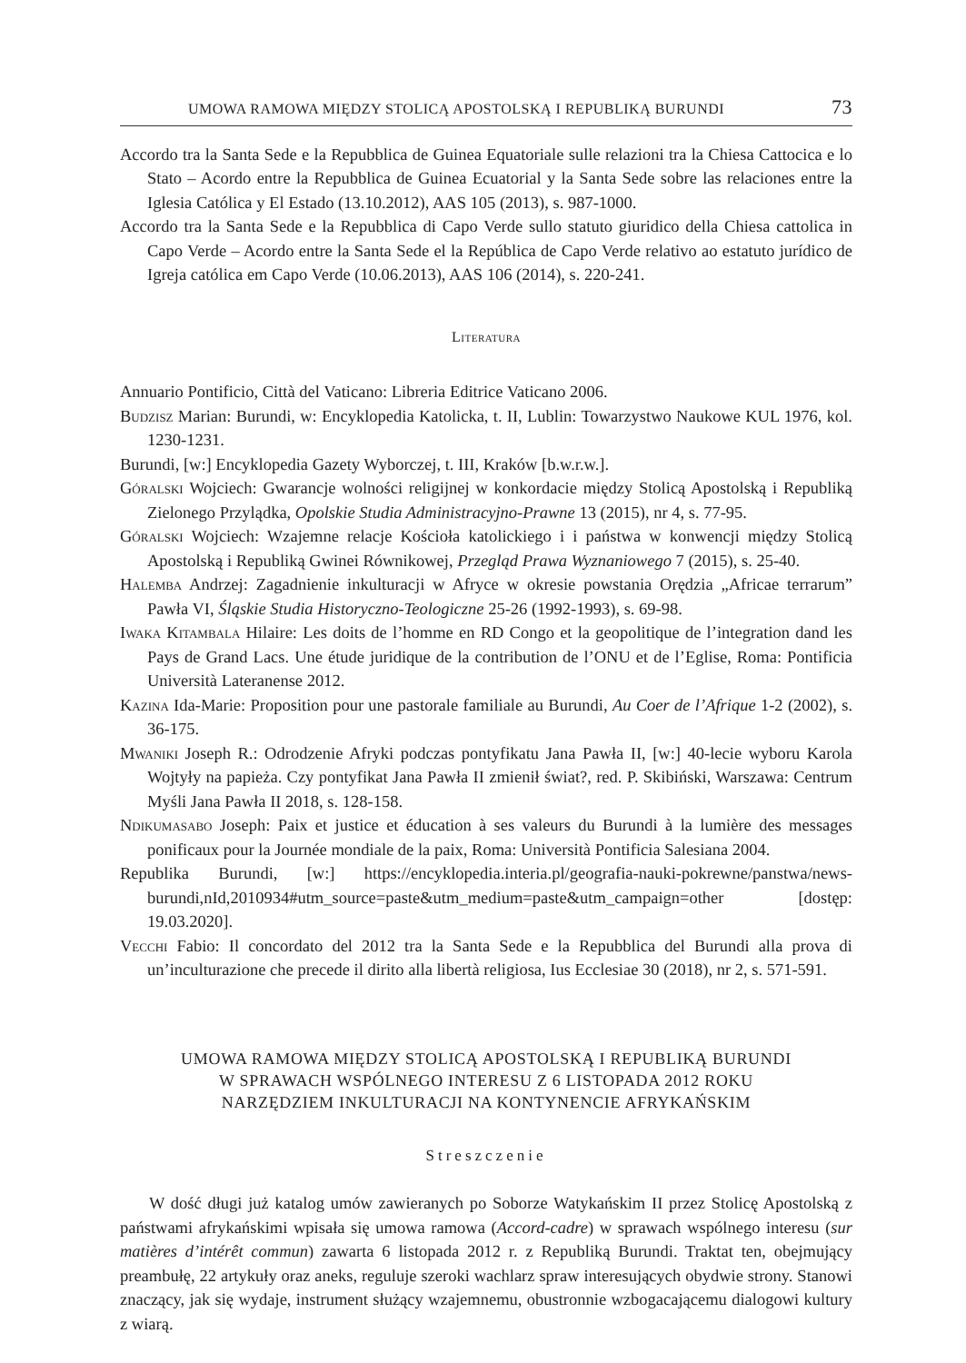UMOWA RAMOWA MIĘDZY STOLICĄ APOSTOLSKĄ I REPUBLIKĄ BURUNDI 73
Accordo tra la Santa Sede e la Repubblica de Guinea Equatoriale sulle relazioni tra la Chiesa Cattocica e lo Stato – Acordo entre la Repubblica de Guinea Ecuatorial y la Santa Sede sobre las relaciones entre la Iglesia Católica y El Estado (13.10.2012), AAS 105 (2013), s. 987-1000.
Accordo tra la Santa Sede e la Repubblica di Capo Verde sullo statuto giuridico della Chiesa cattolica in Capo Verde – Acordo entre la Santa Sede el la República de Capo Verde relativo ao estatuto jurídico de Igreja católica em Capo Verde (10.06.2013), AAS 106 (2014), s. 220-241.
Literatura
Annuario Pontificio, Città del Vaticano: Libreria Editrice Vaticano 2006.
Budzisz Marian: Burundi, w: Encyklopedia Katolicka, t. II, Lublin: Towarzystwo Naukowe KUL 1976, kol. 1230-1231.
Burundi, [w:] Encyklopedia Gazety Wyborczej, t. III, Kraków [b.w.r.w.].
Góralski Wojciech: Gwarancje wolności religijnej w konkordacie między Stolicą Apostolską i Republiką Zielonego Przylądka, Opolskie Studia Administracyjno-Prawne 13 (2015), nr 4, s. 77-95.
Góralski Wojciech: Wzajemne relacje Kościoła katolickiego i i państwa w konwencji między Stolicą Apostolską i Republiką Gwinei Równikowej, Przegląd Prawa Wyznaniowego 7 (2015), s. 25-40.
Halemba Andrzej: Zagadnienie inkulturacji w Afryce w okresie powstania Orędzia „Africae terrarum” Pawła VI, Śląskie Studia Historyczno-Teologiczne 25-26 (1992-1993), s. 69-98.
Iwaka Kitambala Hilaire: Les doits de l’homme en RD Congo et la geopolitique de l’integration dand les Pays de Grand Lacs. Une étude juridique de la contribution de l’ONU et de l’Eglise, Roma: Pontificia Università Lateranense 2012.
Kazina Ida-Marie: Proposition pour une pastorale familiale au Burundi, Au Coer de l’Afrique 1-2 (2002), s. 36-175.
Mwaniki Joseph R.: Odrodzenie Afryki podczas pontyfikatu Jana Pawła II, [w:] 40-lecie wyboru Karola Wojtyły na papieża. Czy pontyfikat Jana Pawła II zmienił świat?, red. P. Skibiński, Warszawa: Centrum Myśli Jana Pawła II 2018, s. 128-158.
Ndikumasabo Joseph: Paix et justice et éducation à ses valeurs du Burundi à la lumière des messages ponificaux pour la Journée mondiale de la paix, Roma: Università Pontificia Salesiana 2004.
Republika Burundi, [w:] https://encyklopedia.interia.pl/geografia-nauki-pokrewne/panstwa/news-burundi,nId,2010934#utm_source=paste&utm_medium=paste&utm_campaign=other [dostęp: 19.03.2020].
Vecchi Fabio: Il concordato del 2012 tra la Santa Sede e la Repubblica del Burundi alla prova di un’inculturazione che precede il dirito alla libertà religiosa, Ius Ecclesiae 30 (2018), nr 2, s. 571-591.
UMOWA RAMOWA MIĘDZY STOLICĄ APOSTOLSKĄ I REPUBLIKĄ BURUNDI
W SPRAWACH WSPÓLNEGO INTERESU Z 6 LISTOPADA 2012 ROKU
NARZĘDZIEM INKULTURACJI NA KONTYNENCIE AFRYKAŃSKIM
Streszczenie
W dość długi już katalog umów zawieranych po Soborze Watykańskim II przez Stolicę Apostolską z państwami afrykańskimi wpisała się umowa ramowa (Accord-cadre) w sprawach wspólnego interesu (sur matières d’intérêt commun) zawarta 6 listopada 2012 r. z Republiką Burundi. Traktat ten, obejmujący preambułę, 22 artykuły oraz aneks, reguluje szeroki wachlarz spraw interesujących obydwie strony. Stanowi znaczący, jak się wydaje, instrument służący wzajemnemu, obustronnie wzbogacającemu dialogowi kultury z wiarą.